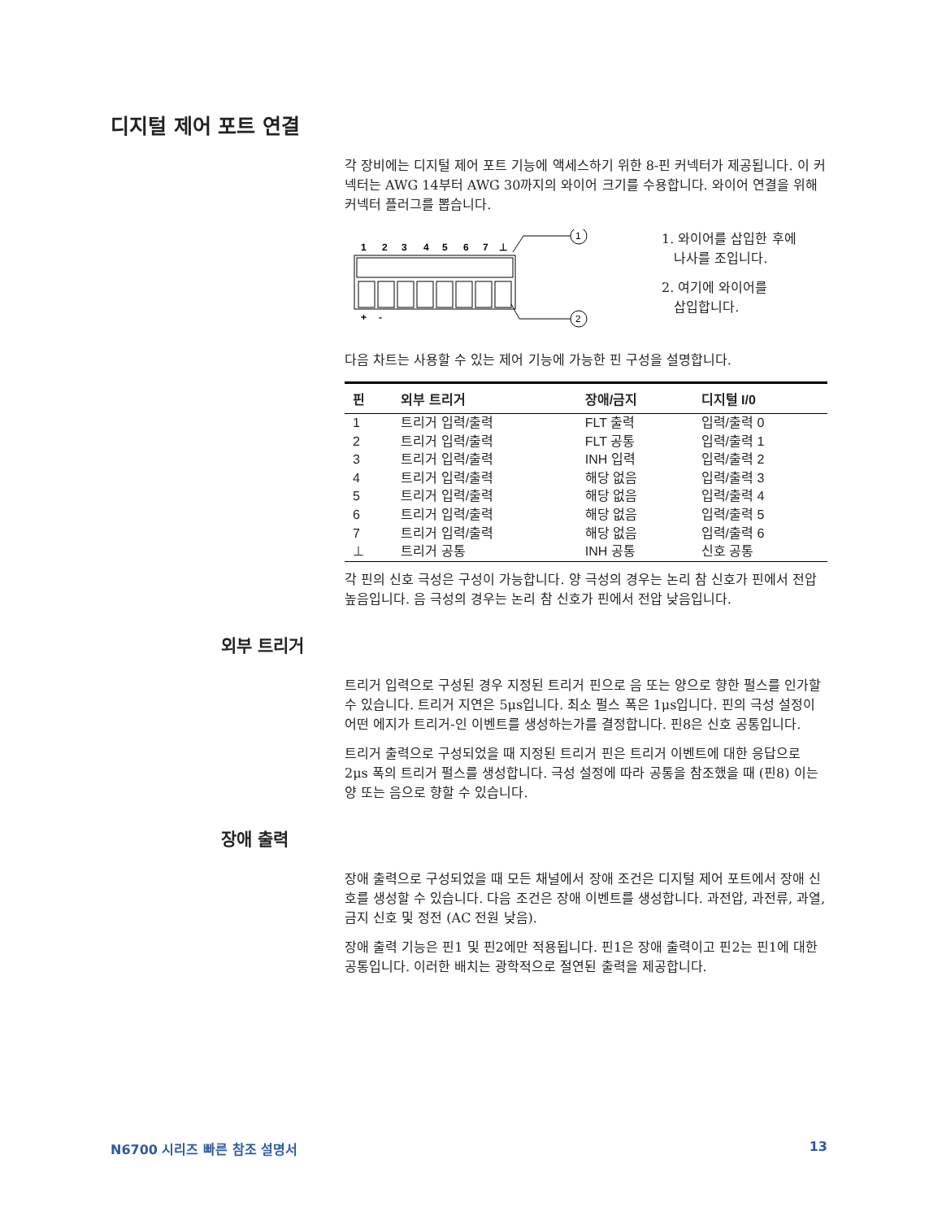디지털 제어 포트 연결
각 장비에는 디지털 제어 포트 기능에 액세스하기 위한 8-핀 커넥터가 제공됩니다. 이 커넥터는 AWG 14부터 AWG 30까지의 와이어 크기를 수용합니다. 와이어 연결을 위해 커넥터 플러그를 뽑습니다.
1
2
3
4
5
6
7
⊥
1
2
+
-
1. 와이어를 삽입한 후에
나사를 조입니다.
2. 여기에 와이어를
삽입합니다.
다음 차트는 사용할 수 있는 제어 기능에 가능한 핀 구성을 설명합니다.
| 핀 | 외부 트리거 | 장애/금지 | 디지털 I/0 |
| --- | --- | --- | --- |
| 1 | 트리거 입력/출력 | FLT 출력 | 입력/출력 0 |
| 2 | 트리거 입력/출력 | FLT 공통 | 입력/출력 1 |
| 3 | 트리거 입력/출력 | INH 입력 | 입력/출력 2 |
| 4 | 트리거 입력/출력 | 해당 없음 | 입력/출력 3 |
| 5 | 트리거 입력/출력 | 해당 없음 | 입력/출력 4 |
| 6 | 트리거 입력/출력 | 해당 없음 | 입력/출력 5 |
| 7 | 트리거 입력/출력 | 해당 없음 | 입력/출력 6 |
| ⊥ | 트리거 공통 | INH 공통 | 신호 공통 |
각 핀의 신호 극성은 구성이 가능합니다. 양 극성의 경우는 논리 참 신호가 핀에서 전압 높음입니다. 음 극성의 경우는 논리 참 신호가 핀에서 전압 낮음입니다.
외부 트리거
트리거 입력으로 구성된 경우 지정된 트리거 핀으로 음 또는 양으로 향한 펄스를 인가할 수 있습니다. 트리거 지연은 5μs입니다. 최소 펄스 폭은 1μs입니다. 핀의 극성 설정이 어떤 에지가 트리거-인 이벤트를 생성하는가를 결정합니다. 핀8은 신호 공통입니다.
트리거 출력으로 구성되었을 때 지정된 트리거 핀은 트리거 이벤트에 대한 응답으로 2μs 폭의 트리거 펄스를 생성합니다. 극성 설정에 따라 공통을 참조했을 때 (핀8) 이는 양 또는 음으로 향할 수 있습니다.
장애 출력
장애 출력으로 구성되었을 때 모든 채널에서 장애 조건은 디지털 제어 포트에서 장애 신호를 생성할 수 있습니다. 다음 조건은 장애 이벤트를 생성합니다. 과전압, 과전류, 과열, 금지 신호 및 정전 (AC 전원 낮음).
장애 출력 기능은 핀1 및 핀2에만 적용됩니다. 핀1은 장애 출력이고 핀2는 핀1에 대한 공통입니다. 이러한 배치는 광학적으로 절연된 출력을 제공합니다.
N6700 시리즈 빠른 참조 설명서 13